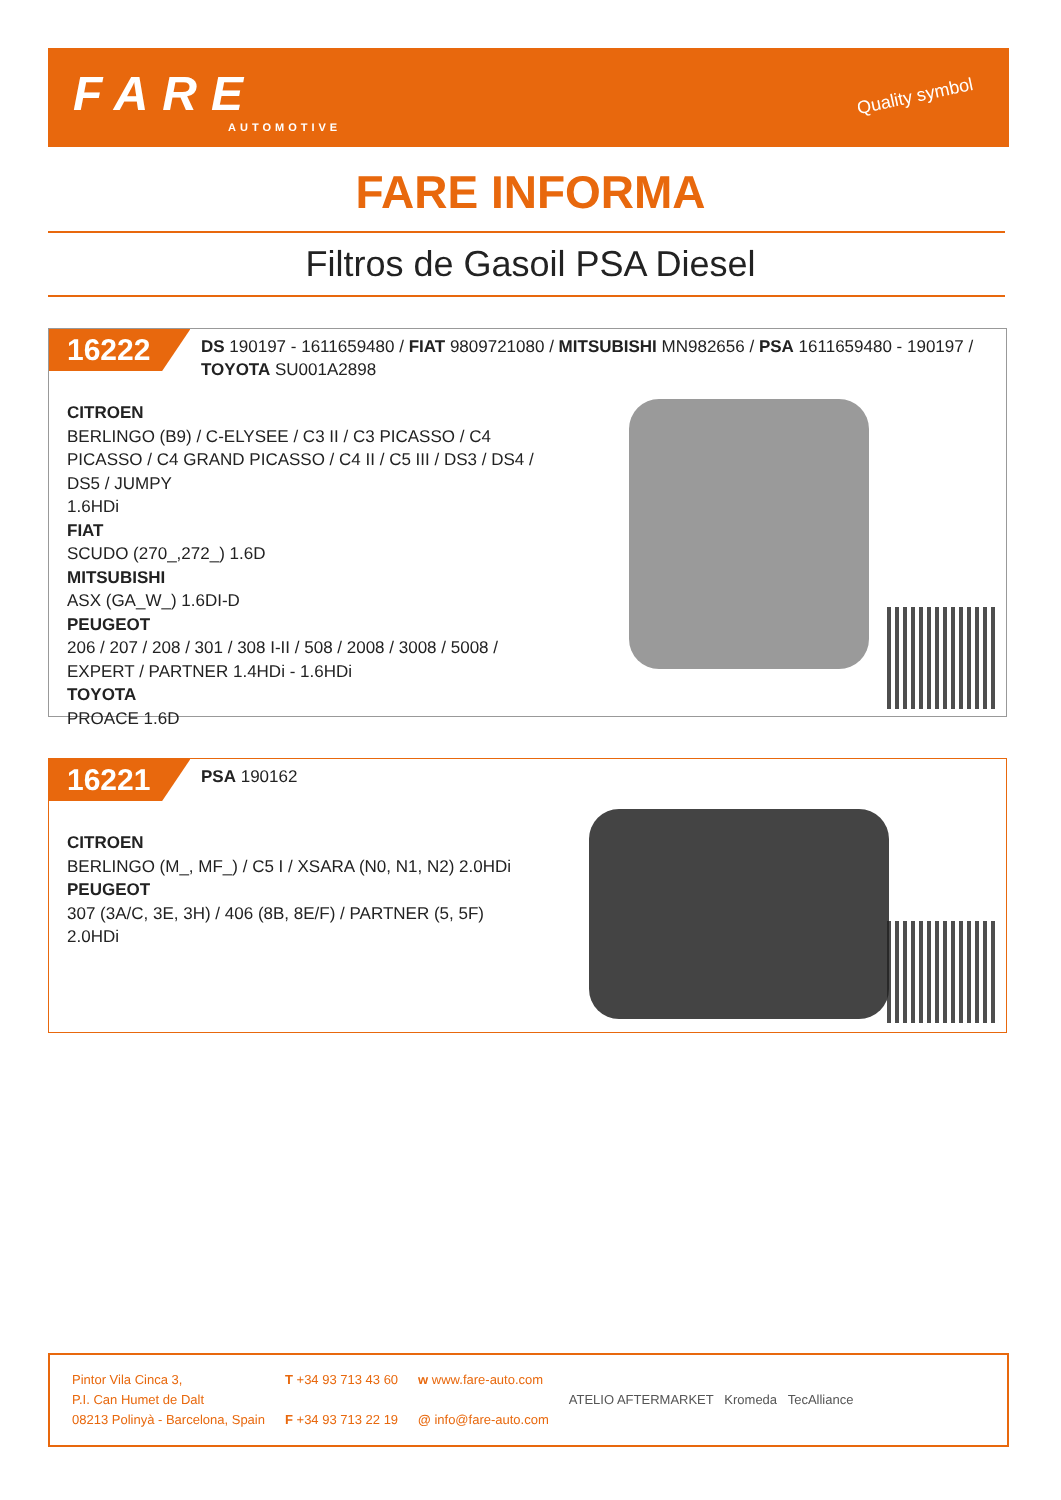FARE
AUTOMOTIVE
Quality symbol
FARE INFORMA
Filtros de Gasoil PSA Diesel
16222
DS 190197 - 1611659480 / FIAT 9809721080 / MITSUBISHI MN982656 / PSA 1611659480 - 190197 / TOYOTA SU001A2898
CITROEN
BERLINGO (B9) / C-ELYSEE / C3 II / C3 PICASSO / C4 PICASSO / C4 GRAND PICASSO / C4 II / C5 III / DS3 / DS4 / DS5 / JUMPY
1.6HDi
FIAT
SCUDO (270_,272_) 1.6D
MITSUBISHI
ASX (GA_W_) 1.6DI-D
PEUGEOT
206 / 207 / 208 / 301 / 308 I-II / 508 / 2008 / 3008 / 5008 / EXPERT / PARTNER 1.4HDi - 1.6HDi
TOYOTA
PROACE 1.6D
16221
PSA 190162
CITROEN
BERLINGO (M_, MF_) / C5 I / XSARA (N0, N1, N2) 2.0HDi
PEUGEOT
307 (3A/C, 3E, 3H) / 406 (8B, 8E/F) / PARTNER (5, 5F)
2.0HDi
Pintor Vila Cinca 3,
P.I. Can Humet de Dalt
08213 Polinyà - Barcelona, Spain
T +34 93 713 43 60
F +34 93 713 22 19
w www.fare-auto.com
@ info@fare-auto.com
ATELIO AFTERMARKET Kromeda TecAlliance